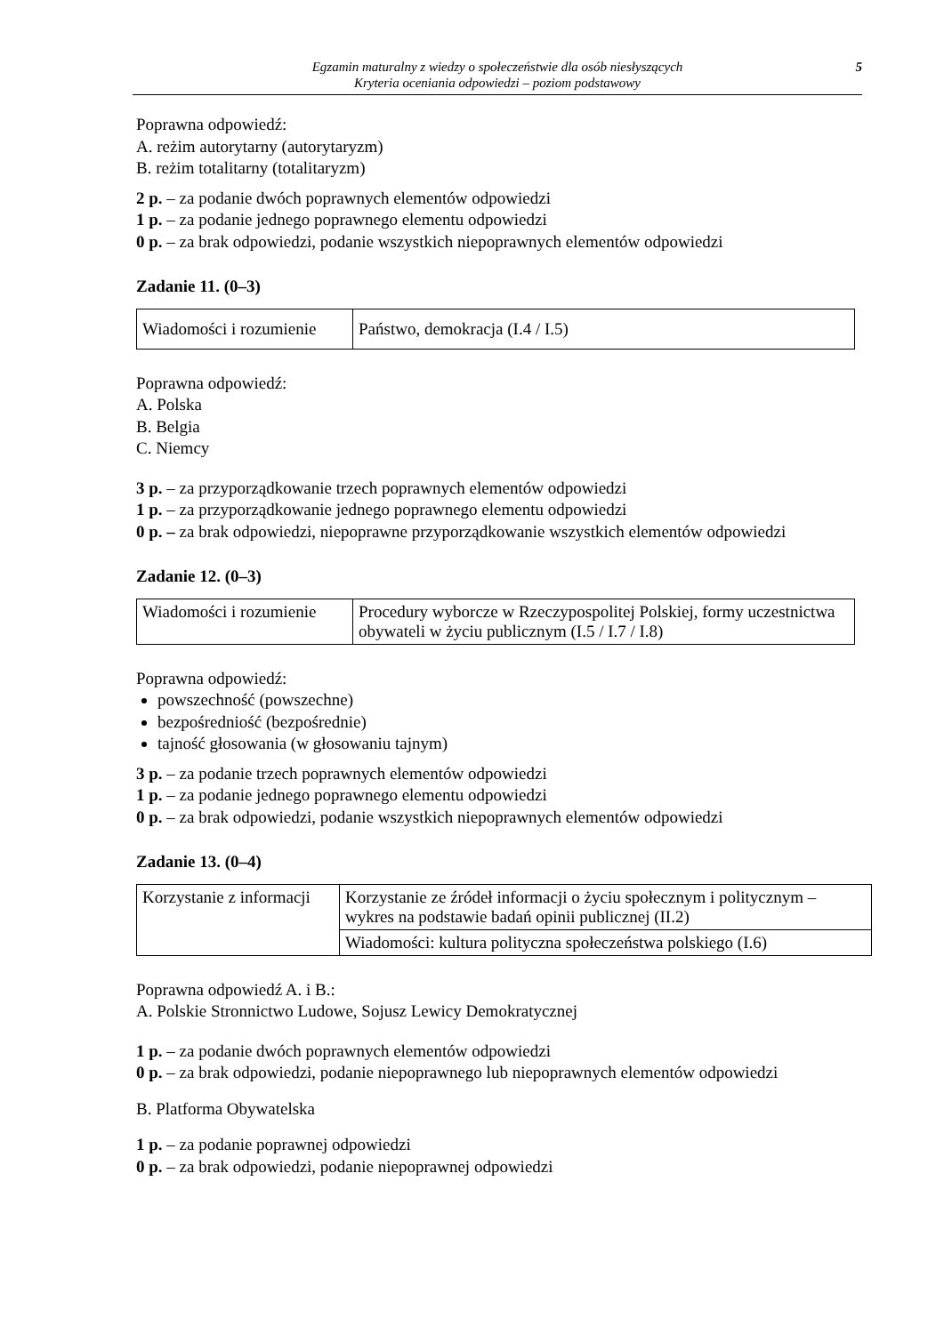Egzamin maturalny z wiedzy o społeczeństwie dla osób niesłyszących
Kryteria oceniania odpowiedzi – poziom podstawowy
5
Poprawna odpowiedź:
A. reżim autorytarny (autorytaryzm)
B. reżim totalitarny (totalitaryzm)
2 p. – za podanie dwóch poprawnych elementów odpowiedzi
1 p. – za podanie jednego poprawnego elementu odpowiedzi
0 p. – za brak odpowiedzi, podanie wszystkich niepoprawnych elementów odpowiedzi
Zadanie 11. (0–3)
| Wiadomości i rozumienie | Państwo, demokracja (I.4 / I.5) |
Poprawna odpowiedź:
A. Polska
B. Belgia
C. Niemcy
3 p. – za przyporządkowanie trzech poprawnych elementów odpowiedzi
1 p. – za przyporządkowanie jednego poprawnego elementu odpowiedzi
0 p. – za brak odpowiedzi, niepoprawne przyporządkowanie wszystkich elementów odpowiedzi
Zadanie 12. (0–3)
| Wiadomości i rozumienie | Procedury wyborcze w Rzeczypospolitej Polskiej, formy uczestnictwa obywateli w życiu publicznym (I.5 / I.7 / I.8) |
Poprawna odpowiedź:
powszechność (powszechne)
bezpośredniość (bezpośrednie)
tajność głosowania (w głosowaniu tajnym)
3 p. – za podanie trzech poprawnych elementów odpowiedzi
1 p. – za podanie jednego poprawnego elementu odpowiedzi
0 p. – za brak odpowiedzi, podanie wszystkich niepoprawnych elementów odpowiedzi
Zadanie 13. (0–4)
| Korzystanie z informacji | Korzystanie ze źródeł informacji o życiu społecznym i politycznym – wykres na podstawie badań opinii publicznej (II.2) |
| | Wiadomości: kultura polityczna społeczeństwa polskiego (I.6) |
Poprawna odpowiedź A. i B.:
A. Polskie Stronnictwo Ludowe, Sojusz Lewicy Demokratycznej
1 p. – za podanie dwóch poprawnych elementów odpowiedzi
0 p. – za brak odpowiedzi, podanie niepoprawnego lub niepoprawnych elementów odpowiedzi
B. Platforma Obywatelska
1 p. – za podanie poprawnej odpowiedzi
0 p. – za brak odpowiedzi, podanie niepoprawnej odpowiedzi